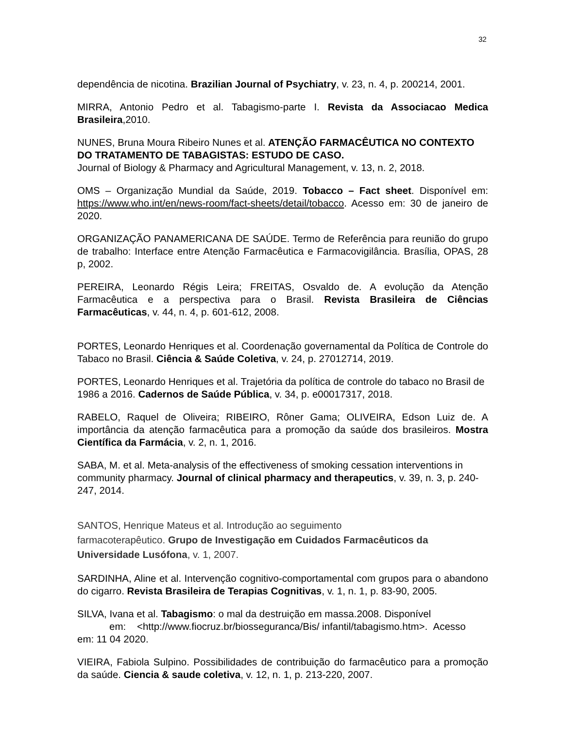32
dependência de nicotina. Brazilian Journal of Psychiatry, v. 23, n. 4, p. 200214, 2001.
MIRRA, Antonio Pedro et al. Tabagismo-parte I. Revista da Associacao Medica Brasileira,2010.
NUNES, Bruna Moura Ribeiro Nunes et al. ATENÇÃO FARMACÊUTICA NO CONTEXTO DO TRATAMENTO DE TABAGISTAS: ESTUDO DE CASO.
Journal of Biology & Pharmacy and Agricultural Management, v. 13, n. 2, 2018.
OMS – Organização Mundial da Saúde, 2019. Tobacco – Fact sheet. Disponível em: https://www.who.int/en/news-room/fact-sheets/detail/tobacco. Acesso em: 30 de janeiro de 2020.
ORGANIZAÇÃO PANAMERICANA DE SAÚDE. Termo de Referência para reunião do grupo de trabalho: Interface entre Atenção Farmacêutica e Farmacovigilância. Brasília, OPAS, 28 p, 2002.
PEREIRA, Leonardo Régis Leira; FREITAS, Osvaldo de. A evolução da Atenção Farmacêutica e a perspectiva para o Brasil. Revista Brasileira de Ciências Farmacêuticas, v. 44, n. 4, p. 601-612, 2008.
PORTES, Leonardo Henriques et al. Coordenação governamental da Política de Controle do Tabaco no Brasil. Ciência & Saúde Coletiva, v. 24, p. 27012714, 2019.
PORTES, Leonardo Henriques et al. Trajetória da política de controle do tabaco no Brasil de 1986 a 2016. Cadernos de Saúde Pública, v. 34, p. e00017317, 2018.
RABELO, Raquel de Oliveira; RIBEIRO, Rôner Gama; OLIVEIRA, Edson Luiz de. A importância da atenção farmacêutica para a promoção da saúde dos brasileiros. Mostra Científica da Farmácia, v. 2, n. 1, 2016.
SABA, M. et al. Meta-analysis of the effectiveness of smoking cessation interventions in community pharmacy. Journal of clinical pharmacy and therapeutics, v. 39, n. 3, p. 240-247, 2014.
SANTOS, Henrique Mateus et al. Introdução ao seguimento
farmacoterapêutico. Grupo de Investigação em Cuidados Farmacêuticos da Universidade Lusófona, v. 1, 2007.
SARDINHA, Aline et al. Intervenção cognitivo-comportamental com grupos para o abandono do cigarro. Revista Brasileira de Terapias Cognitivas, v. 1, n. 1, p. 83-90, 2005.
SILVA, Ivana et al. Tabagismo: o mal da destruição em massa.2008. Disponível
em: <http://www.fiocruz.br/biosseguranca/Bis/ infantil/tabagismo.htm>. Acesso
em: 11 04 2020.
VIEIRA, Fabiola Sulpino. Possibilidades de contribuição do farmacêutico para a promoção da saúde. Ciencia & saude coletiva, v. 12, n. 1, p. 213-220, 2007.